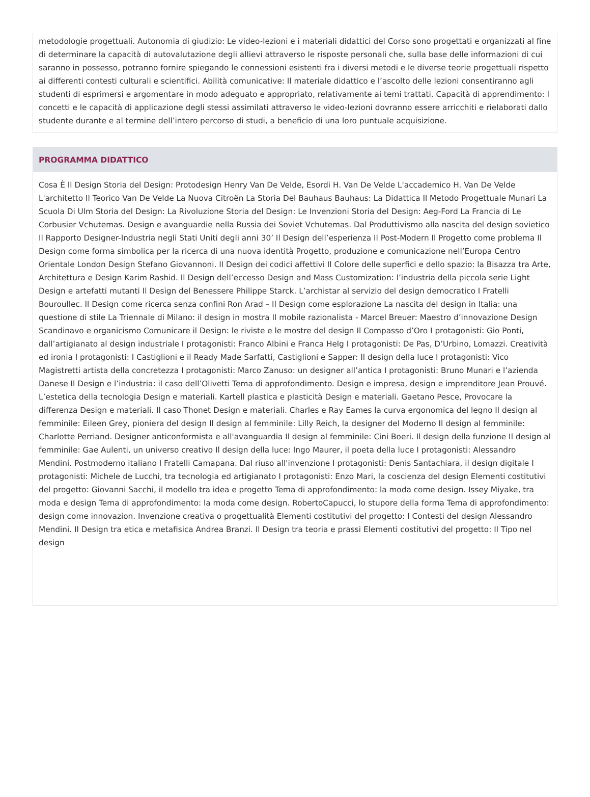metodologie progettuali. Autonomia di giudizio: Le video-lezioni e i materiali didattici del Corso sono progettati e organizzati al fine di determinare la capacità di autovalutazione degli allievi attraverso le risposte personali che, sulla base delle informazioni di cui saranno in possesso, potranno fornire spiegando le connessioni esistenti fra i diversi metodi e le diverse teorie progettuali rispetto ai differenti contesti culturali e scientifici. Abilità comunicative: Il materiale didattico e l’ascolto delle lezioni consentiranno agli studenti di esprimersi e argomentare in modo adeguato e appropriato, relativamente ai temi trattati. Capacità di apprendimento: I concetti e le capacità di applicazione degli stessi assimilati attraverso le video-lezioni dovranno essere arricchiti e rielaborati dallo studente durante e al termine dell’intero percorso di studi, a beneficio di una loro puntuale acquisizione.
PROGRAMMA DIDATTICO
Cosa È Il Design Storia del Design: Protodesign Henry Van De Velde, Esordi H. Van De Velde L'accademico H. Van De Velde L'architetto Il Teorico Van De Velde La Nuova Citroën La Storia Del Bauhaus Bauhaus: La Didattica Il Metodo Progettuale Munari La Scuola Di Ulm Storia del Design: La Rivoluzione Storia del Design: Le Invenzioni Storia del Design: Aeg-Ford La Francia di Le Corbusier Vchutemas. Design e avanguardie nella Russia dei Soviet Vchutemas. Dal Produttivismo alla nascita del design sovietico Il Rapporto Designer-Industria negli Stati Uniti degli anni 30’ Il Design dell’esperienza Il Post-Modern Il Progetto come problema Il Design come forma simbolica per la ricerca di una nuova identità Progetto, produzione e comunicazione nell’Europa Centro Orientale London Design Stefano Giovannoni. Il Design dei codici affettivi Il Colore delle superfici e dello spazio: la Bisazza tra Arte, Architettura e Design Karim Rashid. Il Design dell’eccesso Design and Mass Customization: l’industria della piccola serie Light Design e artefatti mutanti Il Design del Benessere Philippe Starck. L’archistar al servizio del design democratico I Fratelli Bouroullec. Il Design come ricerca senza confini Ron Arad – Il Design come esplorazione La nascita del design in Italia: una questione di stile La Triennale di Milano: il design in mostra Il mobile razionalista - Marcel Breuer: Maestro d’innovazione Design Scandinavo e organicismo Comunicare il Design: le riviste e le mostre del design Il Compasso d’Oro I protagonisti: Gio Ponti, dall’artigianato al design industriale I protagonisti: Franco Albini e Franca Helg I protagonisti: De Pas, D’Urbino, Lomazzi. Creatività ed ironia I protagonisti: I Castiglioni e il Ready Made Sarfatti, Castiglioni e Sapper: Il design della luce I protagonisti: Vico Magistretti artista della concretezza I protagonisti: Marco Zanuso: un designer all’antica I protagonisti: Bruno Munari e l’azienda Danese Il Design e l’industria: il caso dell’Olivetti Tema di approfondimento. Design e impresa, design e imprenditore Jean Prouvé. L’estetica della tecnologia Design e materiali. Kartell plastica e plasticità Design e materiali. Gaetano Pesce, Provocare la differenza Design e materiali. Il caso Thonet Design e materiali. Charles e Ray Eames la curva ergonomica del legno Il design al femminile: Eileen Grey, pioniera del design Il design al femminile: Lilly Reich, la designer del Moderno Il design al femminile: Charlotte Perriand. Designer anticonformista e all'avanguardia Il design al femminile: Cini Boeri. Il design della funzione Il design al femminile: Gae Aulenti, un universo creativo Il design della luce: Ingo Maurer, il poeta della luce I protagonisti: Alessandro Mendini. Postmoderno italiano I Fratelli Camapana. Dal riuso all'invenzione I protagonisti: Denis Santachiara, il design digitale I protagonisti: Michele de Lucchi, tra tecnologia ed artigianato I protagonisti: Enzo Mari, la coscienza del design Elementi costitutivi del progetto: Giovanni Sacchi, il modello tra idea e progetto Tema di approfondimento: la moda come design. Issey Miyake, tra moda e design Tema di approfondimento: la moda come design. RobertoCapucci, lo stupore della forma Tema di approfondimento: design come innovazion. Invenzione creativa o progettualità Elementi costitutivi del progetto: I Contesti del design Alessandro Mendini. Il Design tra etica e metafisica Andrea Branzi. Il Design tra teoria e prassi Elementi costitutivi del progetto: Il Tipo nel design